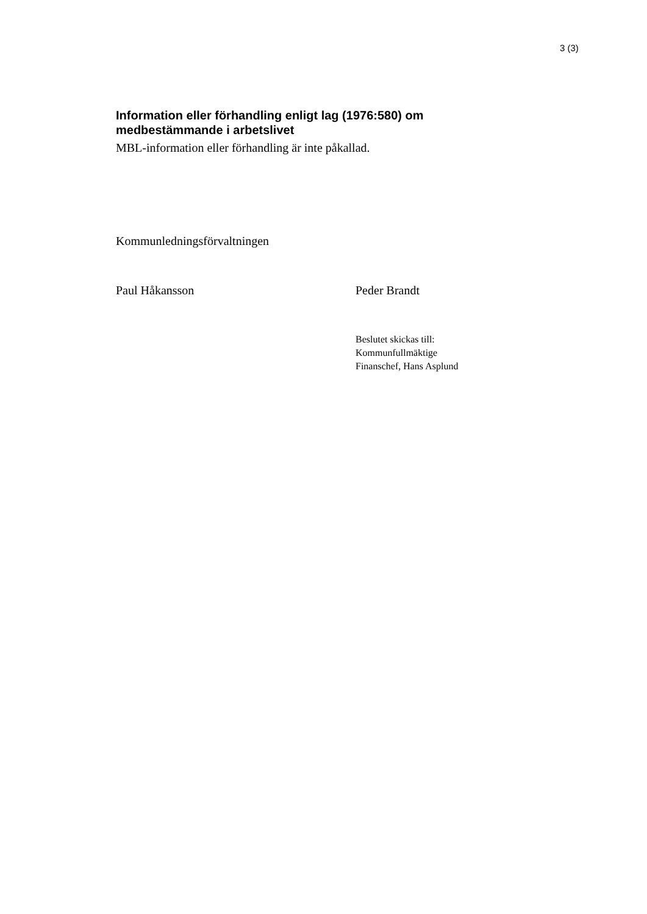3 (3)
Information eller förhandling enligt lag (1976:580) om
medbestämmande i arbetslivet
MBL-information eller förhandling är inte påkallad.
Kommunledningsförvaltningen
Paul Håkansson Peder Brandt
Beslutet skickas till:
Kommunfullmäktige
Finanschef, Hans Asplund